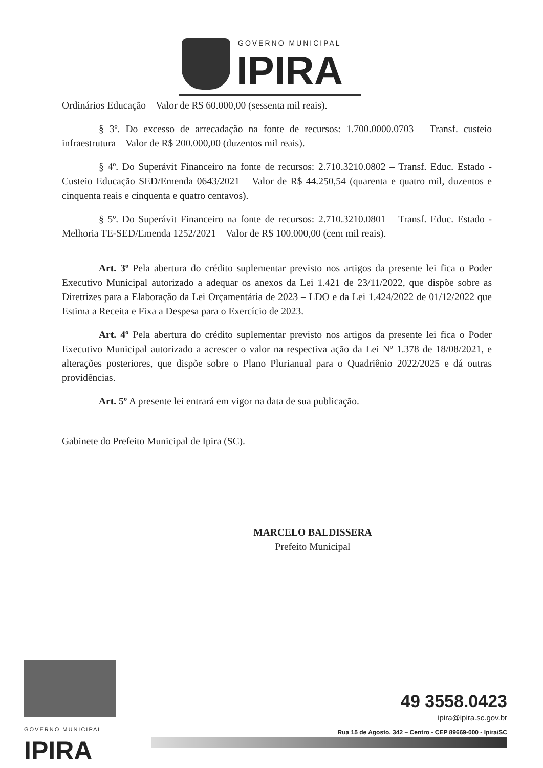GOVERNO MUNICIPAL
IPIRA
Ordinários Educação – Valor de R$ 60.000,00 (sessenta mil reais).
§ 3º. Do excesso de arrecadação na fonte de recursos: 1.700.0000.0703 – Transf. custeio infraestrutura – Valor de R$ 200.000,00 (duzentos mil reais).
§ 4º. Do Superávit Financeiro na fonte de recursos: 2.710.3210.0802 – Transf. Educ. Estado - Custeio Educação SED/Emenda 0643/2021 – Valor de R$ 44.250,54 (quarenta e quatro mil, duzentos e cinquenta reais e cinquenta e quatro centavos).
§ 5º. Do Superávit Financeiro na fonte de recursos: 2.710.3210.0801 – Transf. Educ. Estado - Melhoria TE-SED/Emenda 1252/2021 – Valor de R$ 100.000,00 (cem mil reais).
Art. 3º Pela abertura do crédito suplementar previsto nos artigos da presente lei fica o Poder Executivo Municipal autorizado a adequar os anexos da Lei 1.421 de 23/11/2022, que dispõe sobre as Diretrizes para a Elaboração da Lei Orçamentária de 2023 – LDO e da Lei 1.424/2022 de 01/12/2022 que Estima a Receita e Fixa a Despesa para o Exercício de 2023.
Art. 4º Pela abertura do crédito suplementar previsto nos artigos da presente lei fica o Poder Executivo Municipal autorizado a acrescer o valor na respectiva ação da Lei Nº 1.378 de 18/08/2021, e alterações posteriores, que dispõe sobre o Plano Plurianual para o Quadriênio 2022/2025 e dá outras providências.
Art. 5º A presente lei entrará em vigor na data de sua publicação.
Gabinete do Prefeito Municipal de Ipira (SC).
MARCELO BALDISSERA
Prefeito Municipal
GOVERNO MUNICIPAL
IPIRA
49 3558.0423
ipira@ipira.sc.gov.br
Rua 15 de Agosto, 342 – Centro - CEP 89669-000 - Ipira/SC